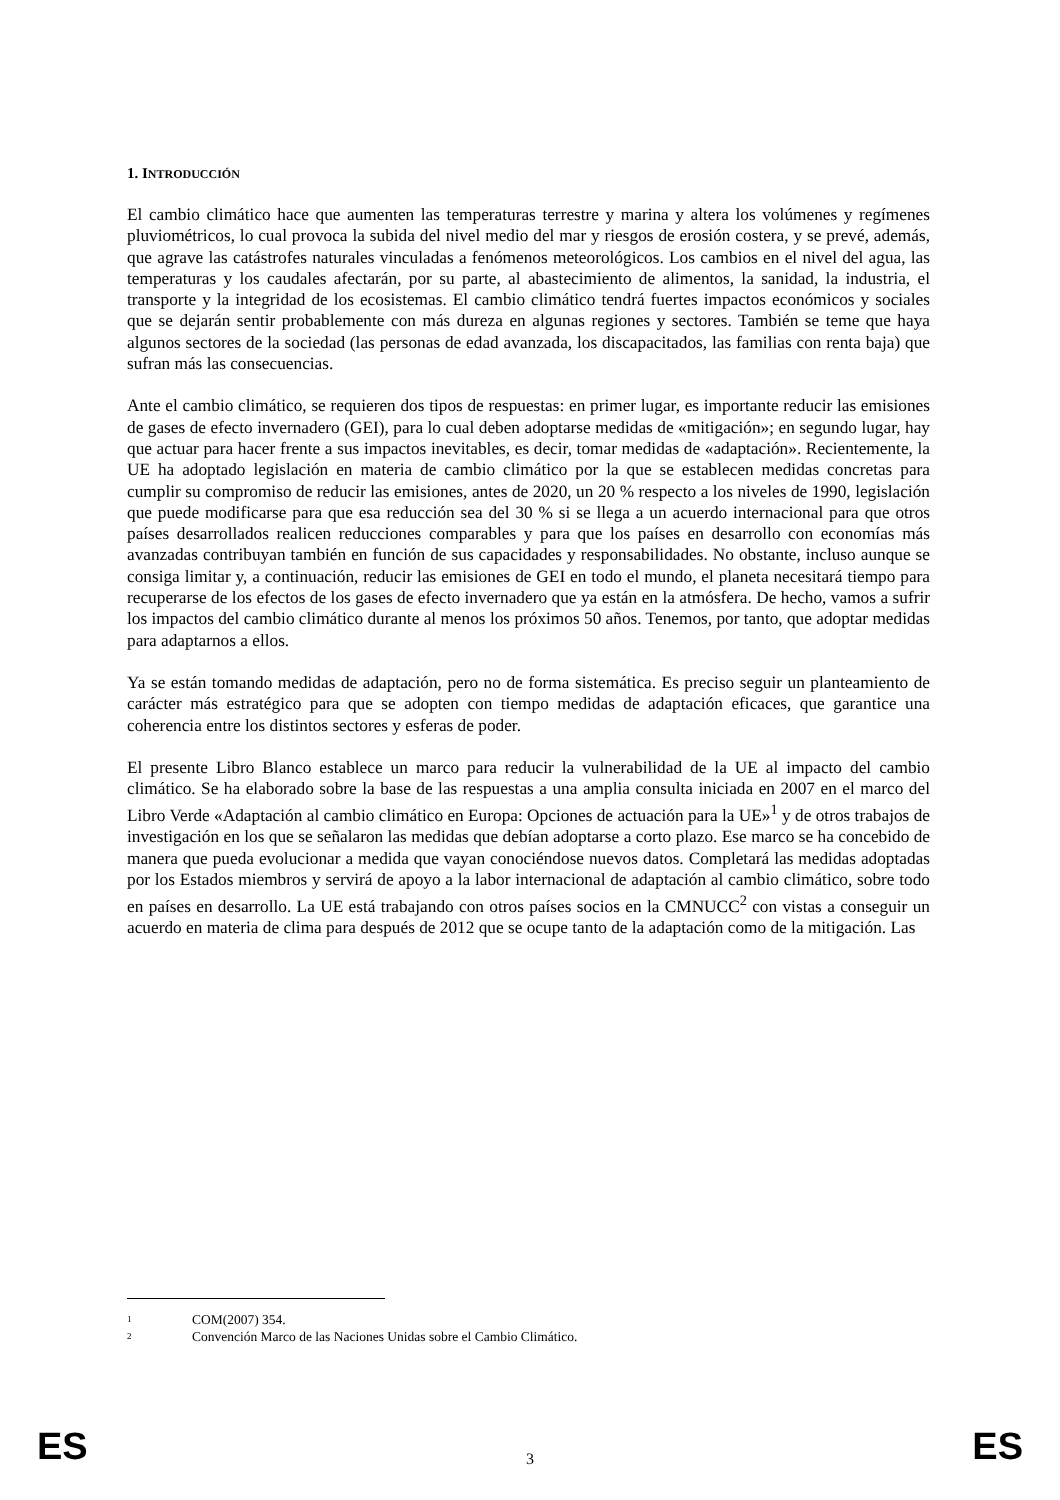1. INTRODUCCIÓN
El cambio climático hace que aumenten las temperaturas terrestre y marina y altera los volúmenes y regímenes pluviométricos, lo cual provoca la subida del nivel medio del mar y riesgos de erosión costera, y se prevé, además, que agrave las catástrofes naturales vinculadas a fenómenos meteorológicos. Los cambios en el nivel del agua, las temperaturas y los caudales afectarán, por su parte, al abastecimiento de alimentos, la sanidad, la industria, el transporte y la integridad de los ecosistemas. El cambio climático tendrá fuertes impactos económicos y sociales que se dejarán sentir probablemente con más dureza en algunas regiones y sectores. También se teme que haya algunos sectores de la sociedad (las personas de edad avanzada, los discapacitados, las familias con renta baja) que sufran más las consecuencias.
Ante el cambio climático, se requieren dos tipos de respuestas: en primer lugar, es importante reducir las emisiones de gases de efecto invernadero (GEI), para lo cual deben adoptarse medidas de «mitigación»; en segundo lugar, hay que actuar para hacer frente a sus impactos inevitables, es decir, tomar medidas de «adaptación». Recientemente, la UE ha adoptado legislación en materia de cambio climático por la que se establecen medidas concretas para cumplir su compromiso de reducir las emisiones, antes de 2020, un 20 % respecto a los niveles de 1990, legislación que puede modificarse para que esa reducción sea del 30 % si se llega a un acuerdo internacional para que otros países desarrollados realicen reducciones comparables y para que los países en desarrollo con economías más avanzadas contribuyan también en función de sus capacidades y responsabilidades. No obstante, incluso aunque se consiga limitar y, a continuación, reducir las emisiones de GEI en todo el mundo, el planeta necesitará tiempo para recuperarse de los efectos de los gases de efecto invernadero que ya están en la atmósfera. De hecho, vamos a sufrir los impactos del cambio climático durante al menos los próximos 50 años. Tenemos, por tanto, que adoptar medidas para adaptarnos a ellos.
Ya se están tomando medidas de adaptación, pero no de forma sistemática. Es preciso seguir un planteamiento de carácter más estratégico para que se adopten con tiempo medidas de adaptación eficaces, que garantice una coherencia entre los distintos sectores y esferas de poder.
El presente Libro Blanco establece un marco para reducir la vulnerabilidad de la UE al impacto del cambio climático. Se ha elaborado sobre la base de las respuestas a una amplia consulta iniciada en 2007 en el marco del Libro Verde «Adaptación al cambio climático en Europa: Opciones de actuación para la UE»<sup>1</sup> y de otros trabajos de investigación en los que se señalaron las medidas que debían adoptarse a corto plazo. Ese marco se ha concebido de manera que pueda evolucionar a medida que vayan conociéndose nuevos datos. Completará las medidas adoptadas por los Estados miembros y servirá de apoyo a la labor internacional de adaptación al cambio climático, sobre todo en países en desarrollo. La UE está trabajando con otros países socios en la CMNUCC<sup>2</sup> con vistas a conseguir un acuerdo en materia de clima para después de 2012 que se ocupe tanto de la adaptación como de la mitigación. Las
1 COM(2007) 354.
2 Convención Marco de las Naciones Unidas sobre el Cambio Climático.
ES 3 ES